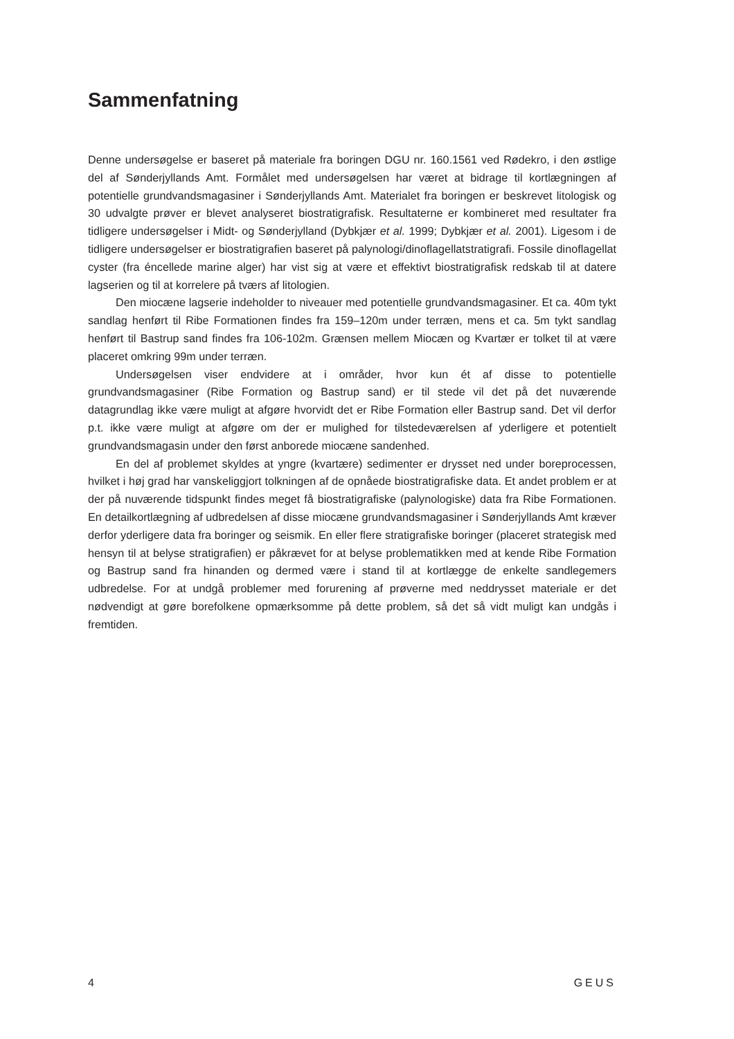Sammenfatning
Denne undersøgelse er baseret på materiale fra boringen DGU nr. 160.1561 ved Rødekro, i den østlige del af Sønderjyllands Amt. Formålet med undersøgelsen har været at bidrage til kortlægningen af potentielle grundvandsmagasiner i Sønderjyllands Amt. Materialet fra boringen er beskrevet litologisk og 30 udvalgte prøver er blevet analyseret biostratigrafisk. Resultaterne er kombineret med resultater fra tidligere undersøgelser i Midt- og Sønderjylland (Dybkjær et al. 1999; Dybkjær et al. 2001). Ligesom i de tidligere undersøgelser er biostratigrafien baseret på palynologi/dinoflagellatstratigrafi. Fossile dinoflagellat cyster (fra éncellede marine alger) har vist sig at være et effektivt biostratigrafisk redskab til at datere lagserien og til at korrelere på tværs af litologien.
Den miocæne lagserie indeholder to niveauer med potentielle grundvandsmagasiner. Et ca. 40m tykt sandlag henført til Ribe Formationen findes fra 159–120m under terræn, mens et ca. 5m tykt sandlag henført til Bastrup sand findes fra 106-102m. Grænsen mellem Miocæn og Kvartær er tolket til at være placeret omkring 99m under terræn.
Undersøgelsen viser endvidere at i områder, hvor kun ét af disse to potentielle grundvandsmagasiner (Ribe Formation og Bastrup sand) er til stede vil det på det nuværende datagrundlag ikke være muligt at afgøre hvorvidt det er Ribe Formation eller Bastrup sand. Det vil derfor p.t. ikke være muligt at afgøre om der er mulighed for tilstedeværelsen af yderligere et potentielt grundvandsmagasin under den først anborede miocæne sandenhed.
En del af problemet skyldes at yngre (kvartære) sedimenter er drysset ned under boreprocessen, hvilket i høj grad har vanskeliggjort tolkningen af de opnåede biostratigrafiske data. Et andet problem er at der på nuværende tidspunkt findes meget få biostratigrafiske (palynologiske) data fra Ribe Formationen. En detailkortlægning af udbredelsen af disse miocæne grundvandsmagasiner i Sønderjyllands Amt kræver derfor yderligere data fra boringer og seismik. En eller flere stratigrafiske boringer (placeret strategisk med hensyn til at belyse stratigrafien) er påkrævet for at belyse problematikken med at kende Ribe Formation og Bastrup sand fra hinanden og dermed være i stand til at kortlægge de enkelte sandlegemers udbredelse. For at undgå problemer med forurening af prøverne med neddrysset materiale er det nødvendigt at gøre borefolkene opmærksomme på dette problem, så det så vidt muligt kan undgås i fremtiden.
4 GEUS